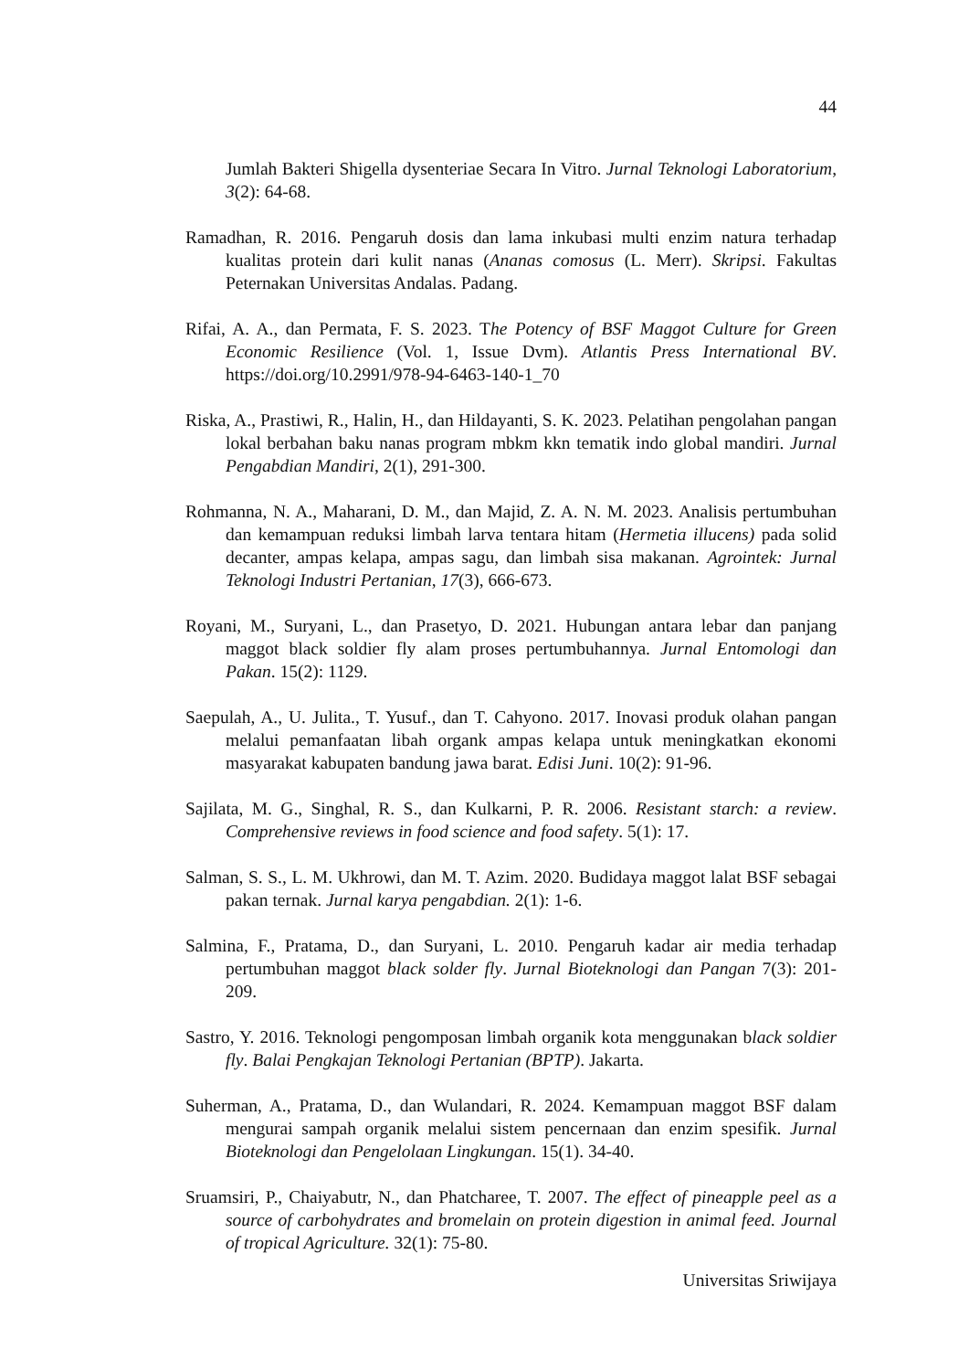44
Jumlah Bakteri Shigella dysenteriae Secara In Vitro. Jurnal Teknologi Laboratorium, 3(2): 64-68.
Ramadhan, R. 2016. Pengaruh dosis dan lama inkubasi multi enzim natura terhadap kualitas protein dari kulit nanas (Ananas comosus (L. Merr). Skripsi. Fakultas Peternakan Universitas Andalas. Padang.
Rifai, A. A., dan Permata, F. S. 2023. The Potency of BSF Maggot Culture for Green Economic Resilience (Vol. 1, Issue Dvm). Atlantis Press International BV. https://doi.org/10.2991/978-94-6463-140-1_70
Riska, A., Prastiwi, R., Halin, H., dan Hildayanti, S. K. 2023. Pelatihan pengolahan pangan lokal berbahan baku nanas program mbkm kkn tematik indo global mandiri. Jurnal Pengabdian Mandiri, 2(1), 291-300.
Rohmanna, N. A., Maharani, D. M., dan Majid, Z. A. N. M. 2023. Analisis pertumbuhan dan kemampuan reduksi limbah larva tentara hitam (Hermetia illucens) pada solid decanter, ampas kelapa, ampas sagu, dan limbah sisa makanan. Agrointek: Jurnal Teknologi Industri Pertanian, 17(3), 666-673.
Royani, M., Suryani, L., dan Prasetyo, D. 2021. Hubungan antara lebar dan panjang maggot black soldier fly alam proses pertumbuhannya. Jurnal Entomologi dan Pakan. 15(2): 1129.
Saepulah, A., U. Julita., T. Yusuf., dan T. Cahyono. 2017. Inovasi produk olahan pangan melalui pemanfaatan libah organk ampas kelapa untuk meningkatkan ekonomi masyarakat kabupaten bandung jawa barat. Edisi Juni. 10(2): 91-96.
Sajilata, M. G., Singhal, R. S., dan Kulkarni, P. R. 2006. Resistant starch: a review. Comprehensive reviews in food science and food safety. 5(1): 17.
Salman, S. S., L. M. Ukhrowi, dan M. T. Azim. 2020. Budidaya maggot lalat BSF sebagai pakan ternak. Jurnal karya pengabdian. 2(1): 1-6.
Salmina, F., Pratama, D., dan Suryani, L. 2010. Pengaruh kadar air media terhadap pertumbuhan maggot black solder fly. Jurnal Bioteknologi dan Pangan 7(3): 201-209.
Sastro, Y. 2016. Teknologi pengomposan limbah organik kota menggunakan black soldier fly. Balai Pengkajan Teknologi Pertanian (BPTP). Jakarta.
Suherman, A., Pratama, D., dan Wulandari, R. 2024. Kemampuan maggot BSF dalam mengurai sampah organik melalui sistem pencernaan dan enzim spesifik. Jurnal Bioteknologi dan Pengelolaan Lingkungan. 15(1). 34-40.
Sruamsiri, P., Chaiyabutr, N., dan Phatcharee, T. 2007. The effect of pineapple peel as a source of carbohydrates and bromelain on protein digestion in animal feed. Journal of tropical Agriculture. 32(1): 75-80.
Universitas Sriwijaya